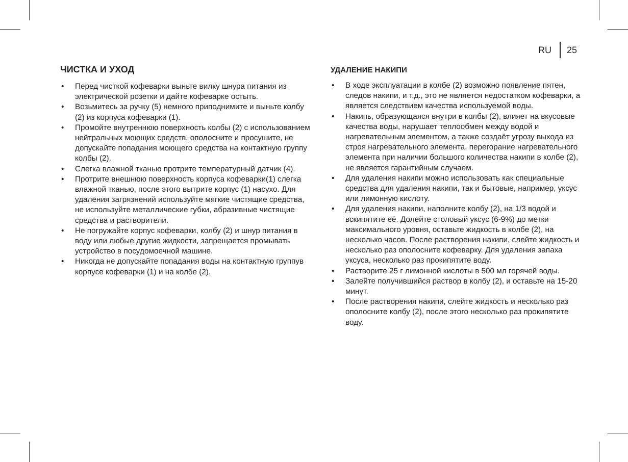RU 25
ЧИСТКА И УХОД
• Перед чисткой кофеварки выньте вилку шнура питания из электрической розетки и дайте кофеварке остыть.
• Возьмитесь за ручку (5) немного приподнимите и выньте колбу (2) из корпуса кофеварки (1).
• Промойте внутреннюю поверхность колбы (2) с использованием нейтральных моющих средств, ополосните и просушите, не допускайте попадания моющего средства на контактную группу колбы (2).
• Слегка влажной тканью протрите температурный датчик (4).
• Протрите внешнюю поверхность корпуса кофеварки(1) слегка влажной тканью, после этого вытрите корпус (1) насухо. Для удаления загрязнений используйте мягкие чистящие средства, не используйте металлические губки, абразивные чистящие средства и растворители.
• Не погружайте корпус кофеварки, колбу (2) и шнур питания в воду или любые другие жидкости, запрещается промывать устройство в посудомоечной машине.
• Никогда не допускайте попадания воды на контактную группув корпусе кофеварки (1) и на колбе (2).
УДАЛЕНИЕ НАКИПИ
• В ходе эксплуатации в колбе (2) возможно появление пятен, следов накипи, и т.д., это не является недостатком кофеварки, а является следствием качества используемой воды.
• Накипь, образующаяся внутри в колбы (2), влияет на вкусовые качества воды, нарушает теплообмен между водой и нагревательным элементом, а также создаёт угрозу выхода из строя нагревательного элемента, перегорание нагревательного элемента при наличии большого количества накипи в колбе (2), не является гарантийным случаем.
• Для удаления накипи можно использовать как специальные средства для удаления накипи, так и бытовые, например, уксус или лимонную кислоту.
• Для удаления накипи, наполните колбу (2), на 1/3 водой и вскипятите её. Долейте столовый уксус (6-9%) до метки максимального уровня, оставьте жидкость в колбе (2), на несколько часов. После растворения накипи, слейте жидкость и несколько раз ополосните кофеварку. Для удаления запаха уксуса, несколько раз прокипятите воду.
• Растворите 25 г лимонной кислоты в 500 мл горячей воды.
• Залейте получившийся раствор в колбу (2), и оставьте на 15-20 минут.
• После растворения накипи, слейте жидкость и несколько раз ополосните колбу (2), после этого несколько раз прокипятите воду.